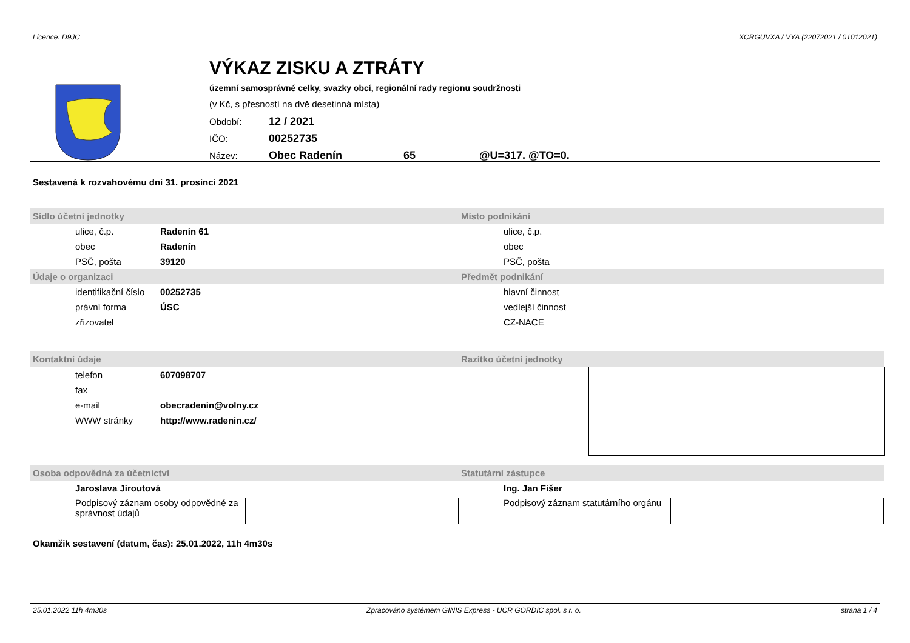Licence: D9JC XCRGUVXA / VYA (22072021 / 01012021)
VÝKAZ ZISKU A ZTRÁTY
územní samosprávné celky, svazky obcí, regionální rady regionu soudržnosti
(v Kč, s přesností na dvě desetinná místa)
Období: 12 / 2021
IČO: 00252735
Název: Obec Radenín 65 @U=317. @TO=0.
Sestavená k rozvahovému dni 31. prosinci 2021
| Sídlo účetní jednotky | | Místo podnikání | |
| --- | --- | --- | --- |
| ulice, č.p. | Radenín 61 | ulice, č.p. | |
| obec | Radenín | obec | |
| PSČ, pošta | 39120 | PSČ, pošta | |
| Údaje o organizaci | | Předmět podnikání | |
| identifikační číslo | 00252735 | hlavní činnost | |
| právní forma | ÚSC | vedlejší činnost | |
| zřizovatel | | CZ-NACE | |
| Kontaktní údaje | | Razítko účetní jednotky | |
| telefon | 607098707 | | |
| fax | | | |
| e-mail | obecradenin@volny.cz | | |
| WWW stránky | http://www.radenin.cz/ | | |
| Osoba odpovědná za účetnictví | | Statutární zástupce | |
| Jaroslava Jiroutová | | Ing. Jan Fišer | |
| Podpisový záznam osoby odpovědné za správnost údajů | | Podpisový záznam statutárního orgánu | |
Okamžik sestavení (datum, čas): 25.01.2022, 11h 4m30s
25.01.2022 11h 4m30s Zpracováno systémem GINIS Express - UCR GORDIC spol. s r. o. strana 1 / 4